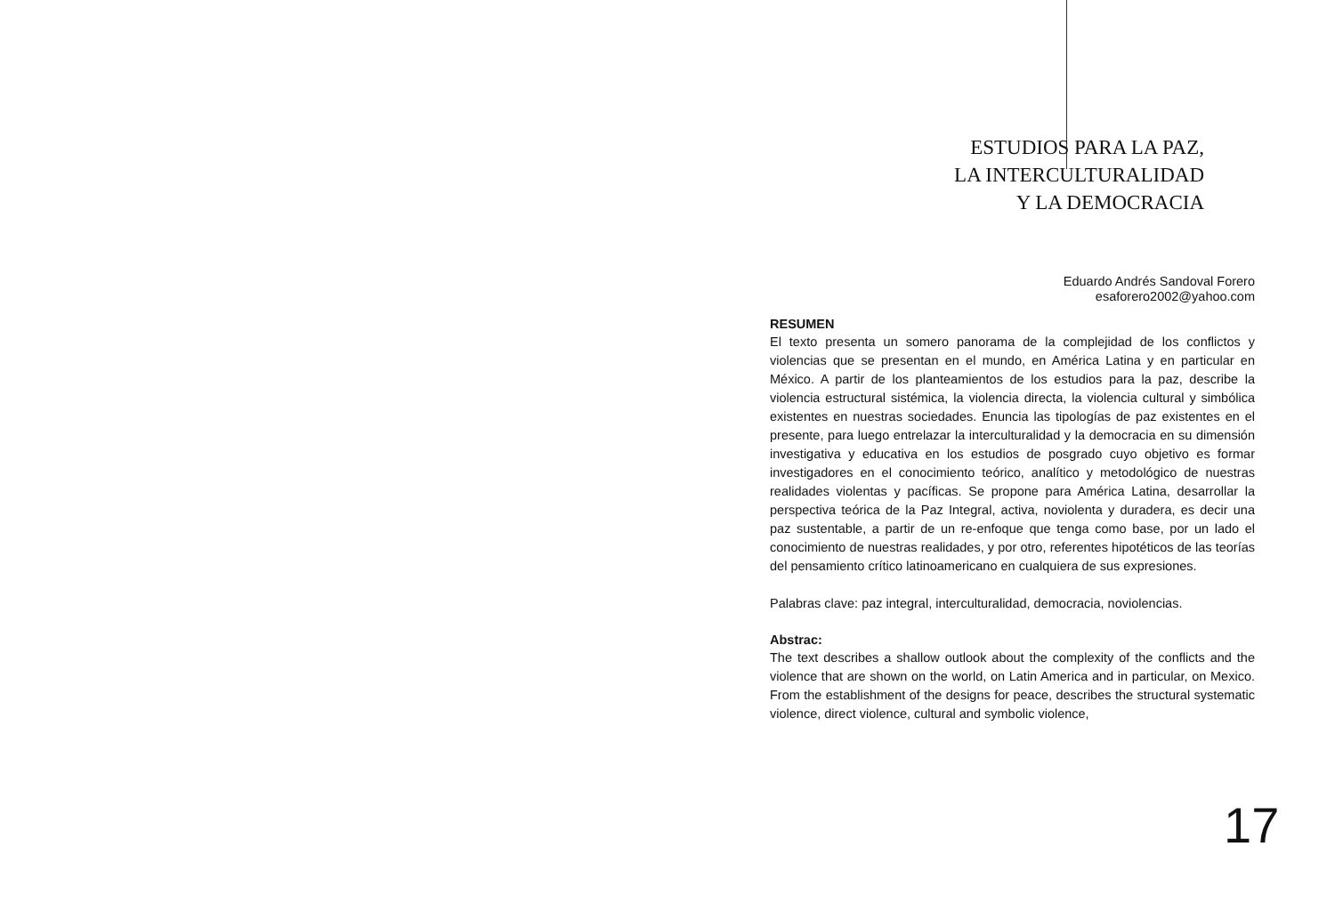ESTUDIOS PARA LA PAZ,
LA INTERCULTURALIDAD
Y LA DEMOCRACIA
Eduardo Andrés Sandoval Forero
esaforero2002@yahoo.com
RESUMEN
El texto presenta un somero panorama de la complejidad de los conflictos y violencias que se presentan en el mundo, en América Latina y en particular en México. A partir de los planteamientos de los estudios para la paz, describe la violencia estructural sistémica, la violencia directa, la violencia cultural y simbólica existentes en nuestras sociedades. Enuncia las tipologías de paz existentes en el presente, para luego entrelazar la interculturalidad y la democracia en su dimensión investigativa y educativa en los estudios de posgrado cuyo objetivo es formar investigadores en el conocimiento teórico, analítico y metodológico de nuestras realidades violentas y pacíficas. Se propone para América Latina, desarrollar la perspectiva teórica de la Paz Integral, activa, noviolenta y duradera, es decir una paz sustentable, a partir de un re-enfoque que tenga como base, por un lado el conocimiento de nuestras realidades, y por otro, referentes hipotéticos de las teorías del pensamiento crítico latinoamericano en cualquiera de sus expresiones.
Palabras clave: paz integral, interculturalidad, democracia, noviolencias.
Abstrac:
The text describes a shallow outlook about the complexity of the conflicts and the violence that are shown on the world, on Latin America and in particular, on Mexico. From the establishment of the designs for peace, describes the structural systematic violence, direct violence, cultural and symbolic violence,
17